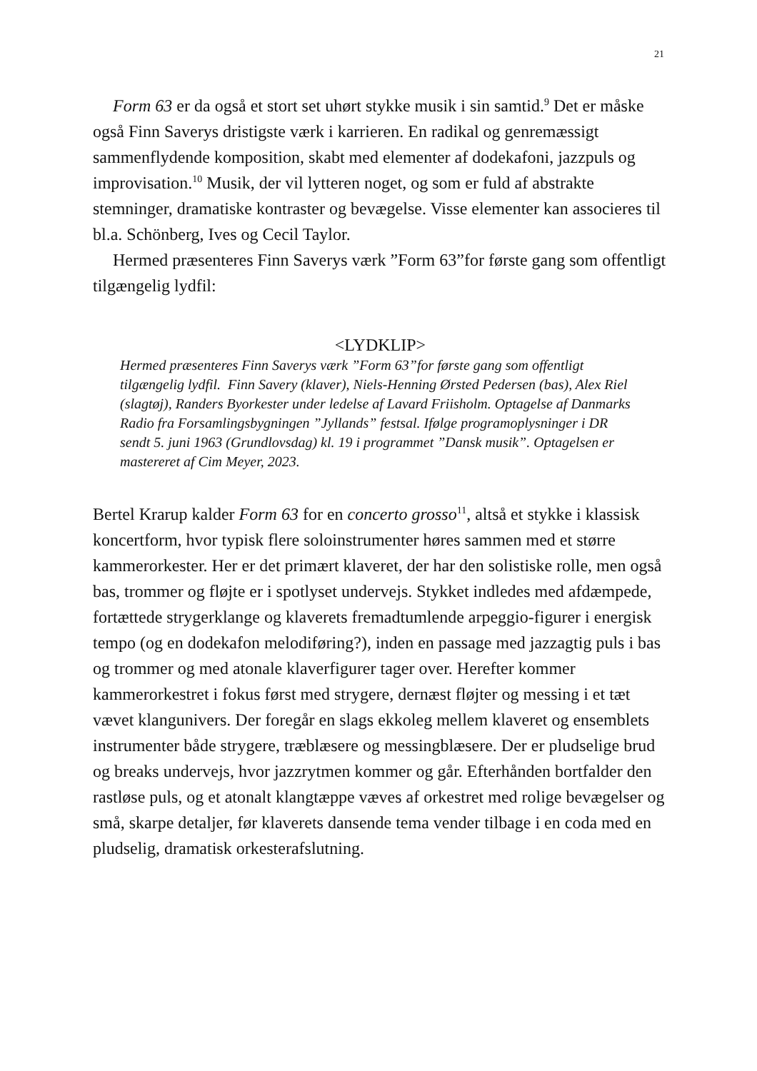21
Form 63 er da også et stort set uhørt stykke musik i sin samtid.<sup>9</sup> Det er måske også Finn Saverys dristigste værk i karrieren. En radikal og genremæssigt sammenflydende komposition, skabt med elementer af dodekafoni, jazzpuls og improvisation.<sup>10</sup> Musik, der vil lytteren noget, og som er fuld af abstrakte stemninger, dramatiske kontraster og bevægelse. Visse elementer kan associeres til bl.a. Schönberg, Ives og Cecil Taylor.
Hermed præsenteres Finn Saverys værk ”Form 63”for første gang som offentligt tilgængelig lydfil:
<LYDKLIP>
Hermed præsenteres Finn Saverys værk ”Form 63”for første gang som offentligt tilgængelig lydfil. Finn Savery (klaver), Niels-Henning Ørsted Pedersen (bas), Alex Riel (slagtøj), Randers Byorkester under ledelse af Lavard Friisholm. Optagelse af Danmarks Radio fra Forsamlingsbygningen ”Jyllands” festsal. Ifølge programoplysninger i DR sendt 5. juni 1963 (Grundlovsdag) kl. 19 i programmet ”Dansk musik”. Optagelsen er mastereret af Cim Meyer, 2023.
Bertel Krarup kalder Form 63 for en concerto grosso<sup>11</sup>, altså et stykke i klassisk koncertform, hvor typisk flere soloinstrumenter høres sammen med et større kammerorkester. Her er det primært klaveret, der har den solistiske rolle, men også bas, trommer og fløjte er i spotlyset undervejs. Stykket indledes med afdæmpede, fortættede strygerklange og klaverets fremadtumlende arpeggio-figurer i energisk tempo (og en dodekafon melodiføring?), inden en passage med jazzagtig puls i bas og trommer og med atonale klaverfigurer tager over. Herefter kommer kammerorkestret i fokus først med strygere, dernæst fløjter og messing i et tæt vævet klangunivers. Der foregår en slags ekkoleg mellem klaveret og ensemblets instrumenter både strygere, træblæsere og messingblæsere. Der er pludselige brud og breaks undervejs, hvor jazzrytmen kommer og går. Efterhånden bortfalder den rastløse puls, og et atonalt klangtæppe væves af orkestret med rolige bevægelser og små, skarpe detaljer, før klaverets dansende tema vender tilbage i en coda med en pludselig, dramatisk orkesterafslutning.